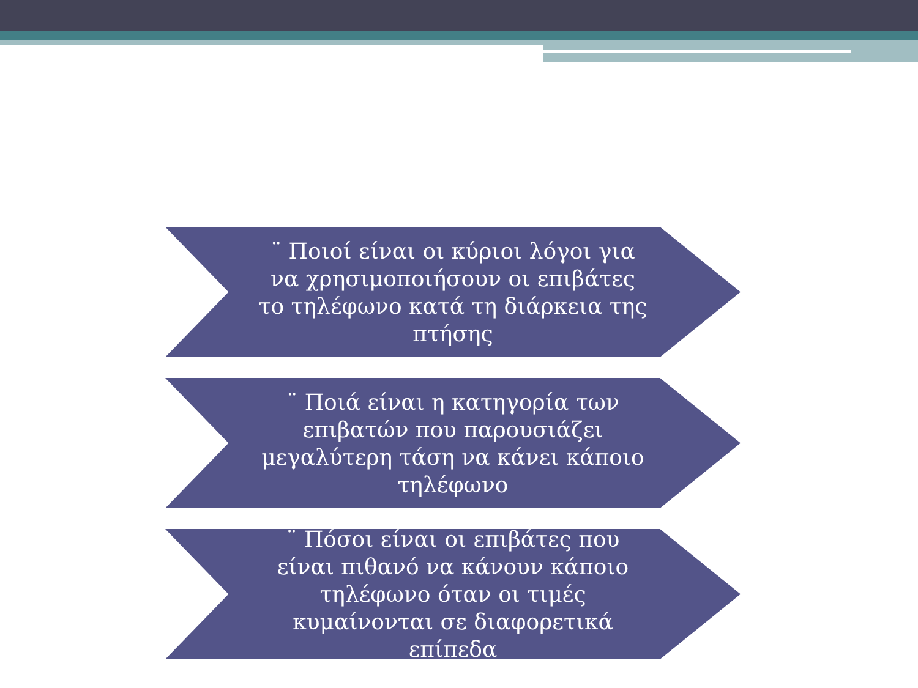¨ Ποιοί είναι οι κύριοι λόγοι για να χρησιμοποιήσουν οι επιβάτες το τηλέφωνο κατά τη διάρκεια της πτήσης
¨ Ποιά είναι η κατηγορία των επιβατών που παρουσιάζει μεγαλύτερη τάση να κάνει κάποιο τηλέφωνο
¨ Πόσοι είναι οι επιβάτες που είναι πιθανό να κάνουν κάποιο τηλέφωνο όταν οι τιμές κυμαίνονται σε διαφορετικά επίπεδα